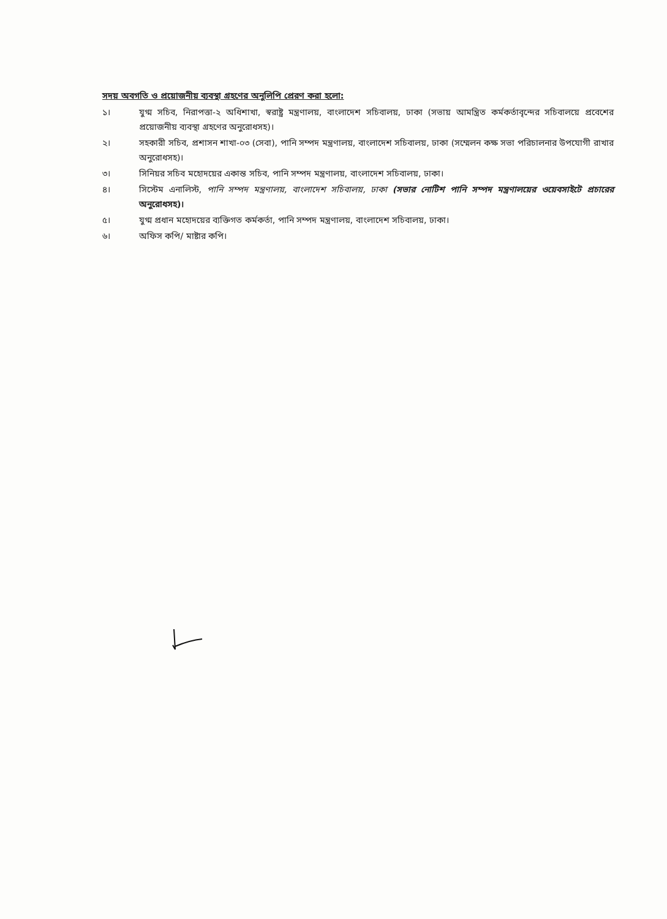সদয় অবগতি ও প্রয়োজনীয় ব্যবস্থা গ্রহণের অনুলিপি প্রেরণ করা হলো:
১। যুগ্ম সচিব, নিরাপত্তা-২ অধিশাখা, স্বরাষ্ট্র মন্ত্রণালয়, বাংলাদেশ সচিবালয়, ঢাকা (সভায় আমন্ত্রিত কর্মকর্তাবৃন্দের সচিবালয়ে প্রবেশের প্রয়োজনীয় ব্যবস্থা গ্রহণের অনুরোধসহ)।
২। সহকারী সচিব, প্রশাসন শাখা-০৩ (সেবা), পানি সম্পদ মন্ত্রণালয়, বাংলাদেশ সচিবালয়, ঢাকা (সম্মেলন কক্ষ সভা পরিচালনার উপযোগী রাখার অনুরোধসহ)।
৩। সিনিয়র সচিব মহোদয়ের একান্ত সচিব, পানি সম্পদ মন্ত্রণালয়, বাংলাদেশ সচিবালয়, ঢাকা।
৪। সিস্টেম এনালিস্ট, পানি সম্পদ মন্ত্রণালয়, বাংলাদেশ সচিবালয়, ঢাকা (সভার নোটিশ পানি সম্পদ মন্ত্রণালয়ের ওয়েবসাইটে প্রচারের অনুরোধসহ)।
৫। যুগ্ম প্রধান মহোদয়ের ব্যক্তিগত কর্মকর্তা, পানি সম্পদ মন্ত্রণালয়, বাংলাদেশ সচিবালয়, ঢাকা।
৬। অফিস কপি/ মাষ্টার কপি।